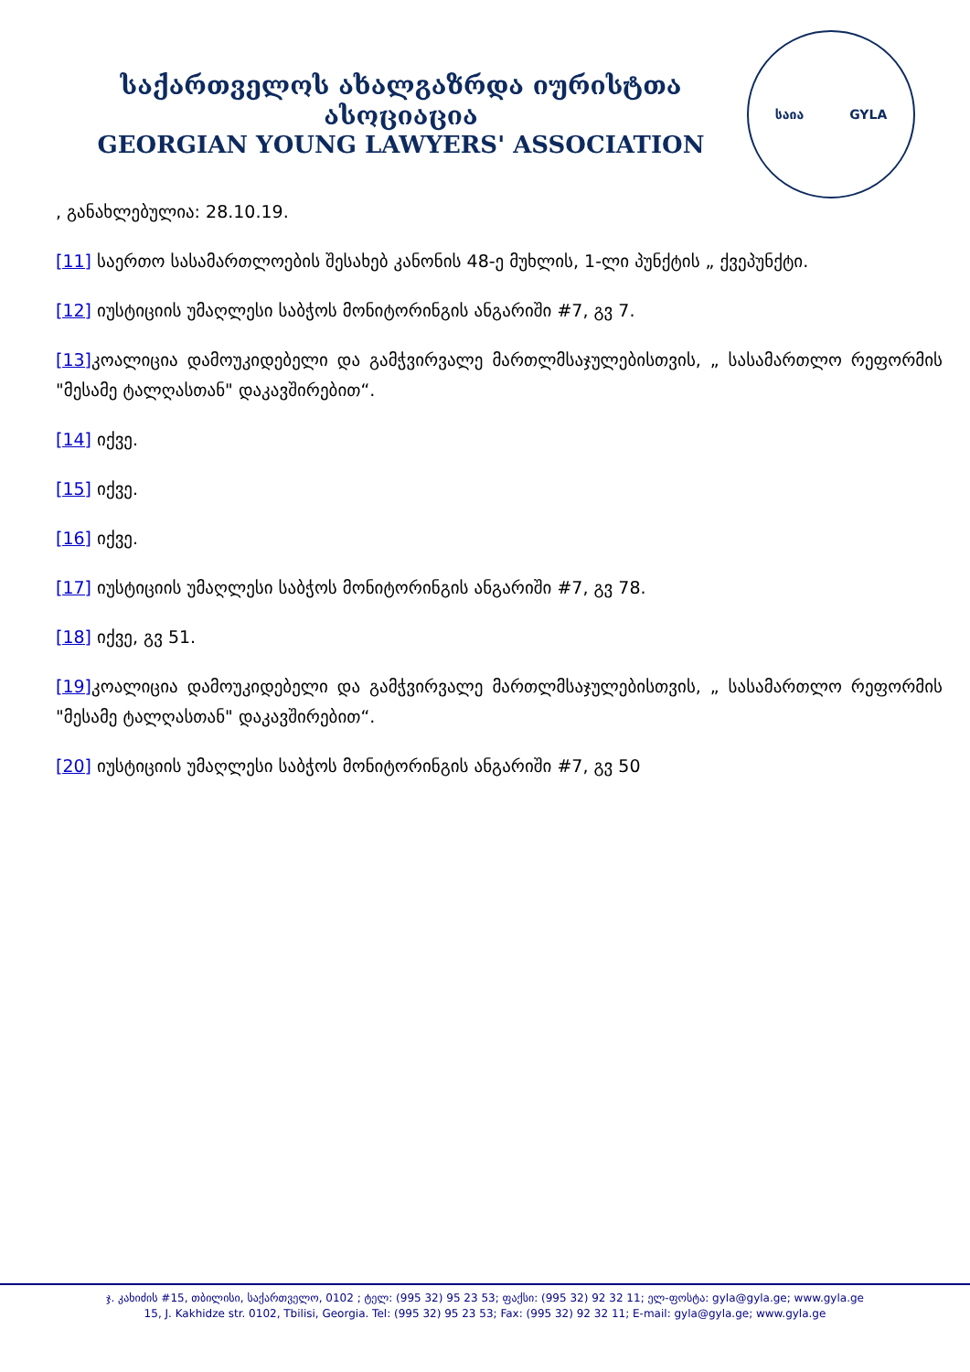საქართველოს ახალგაზრდა იურისტთა ასოციაცია
GEORGIAN YOUNG LAWYERS' ASSOCIATION
საია GYLA
, განახლებულია: 28.10.19.
[11] საერთო სასამართლოების შესახებ კანონის 48-ე მუხლის, 1-ლი პუნქტის „ ქვეპუნქტი.
[12] იუსტიციის უმაღლესი საბჭოს მონიტორინგის ანგარიში #7, გვ 7.
[13] კოალიცია დამოუკიდებელი და გამჭვირვალე მართლმსაჯულებისთვის, „ სასამართლო რეფორმის "მესამე ტალღასთან" დაკავშირებით“.
[14] იქვე.
[15] იქვე.
[16] იქვე.
[17] იუსტიციის უმაღლესი საბჭოს მონიტორინგის ანგარიში #7, გვ 78.
[18] იქვე, გვ 51.
[19] კოალიცია დამოუკიდებელი და გამჭვირვალე მართლმსაჯულებისთვის, „ სასამართლო რეფორმის "მესამე ტალღასთან" დაკავშირებით“.
[20] იუსტიციის უმაღლესი საბჭოს მონიტორინგის ანგარიში #7, გვ 50
ჯ. კახიძის #15, თბილისი, საქართველო, 0102 ; ტელ: (995 32) 95 23 53; ფაქსი: (995 32) 92 32 11; ელ-ფოსტა: gyla@gyla.ge; www.gyla.ge
15, J. Kakhidze str. 0102, Tbilisi, Georgia. Tel: (995 32) 95 23 53; Fax: (995 32) 92 32 11; E-mail: gyla@gyla.ge; www.gyla.ge